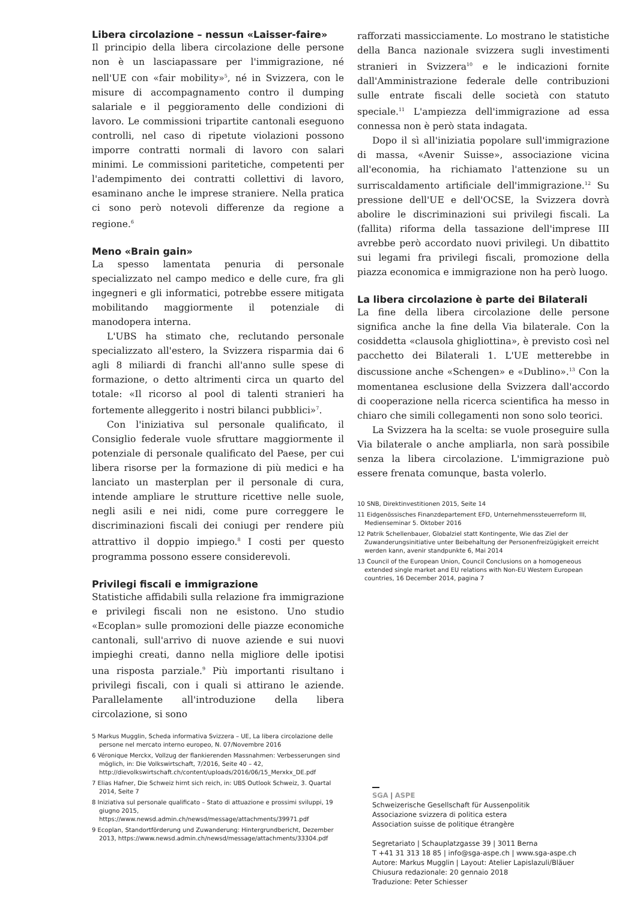Libera circolazione – nessun «Laisser-faire»
Il principio della libera circolazione delle persone non è un lasciapassare per l'immigrazione, né nell'UE con «fair mobility»<sup>5</sup>, né in Svizzera, con le misure di accompagnamento contro il dumping salariale e il peggioramento delle condizioni di lavoro. Le commissioni tripartite cantonali eseguono controlli, nel caso di ripetute violazioni possono imporre contratti normali di lavoro con salari minimi. Le commissioni paritetiche, competenti per l'adempimento dei contratti collettivi di lavoro, esaminano anche le imprese straniere. Nella pratica ci sono però notevoli differenze da regione a regione.<sup>6</sup>
Meno «Brain gain»
La spesso lamentata penuria di personale specializzato nel campo medico e delle cure, fra gli ingegneri e gli informatici, potrebbe essere mitigata mobilitando maggiormente il potenziale di manodopera interna.
L'UBS ha stimato che, reclutando personale specializzato all'estero, la Svizzera risparmia dai 6 agli 8 miliardi di franchi all'anno sulle spese di formazione, o detto altrimenti circa un quarto del totale: «Il ricorso al pool di talenti stranieri ha fortemente alleggerito i nostri bilanci pubblici»<sup>7</sup>.
Con l'iniziativa sul personale qualificato, il Consiglio federale vuole sfruttare maggiormente il potenziale di personale qualificato del Paese, per cui libera risorse per la formazione di più medici e ha lanciato un masterplan per il personale di cura, intende ampliare le strutture ricettive nelle suole, negli asili e nei nidi, come pure correggere le discriminazioni fiscali dei coniugi per rendere più attrattivo il doppio impiego.<sup>8</sup> I costi per questo programma possono essere considerevoli.
Privilegi fiscali e immigrazione
Statistiche affidabili sulla relazione fra immigrazione e privilegi fiscali non ne esistono. Uno studio «Ecoplan» sulle promozioni delle piazze economiche cantonali, sull'arrivo di nuove aziende e sui nuovi impieghi creati, danno nella migliore delle ipotisi una risposta parziale.<sup>9</sup> Più importanti risultano i privilegi fiscali, con i quali si attirano le aziende. Parallelamente all'introduzione della libera circolazione, si sono
5 Markus Mugglin, Scheda informativa Svizzera – UE, La libera circolazione delle persone nel mercato interno europeo, N. 07/Novembre 2016
6 Véronique Merckx, Vollzug der flankierenden Massnahmen: Verbesserungen sind möglich, in: Die Volkswirtschaft, 7/2016, Seite 40 – 42, http://dievolkswirtschaft.ch/content/uploads/2016/06/15_Merxkx_DE.pdf
7 Elias Hafner, Die Schweiz hirnt sich reich, in: UBS Outlook Schweiz, 3. Quartal 2014, Seite 7
8 Iniziativa sul personale qualificato – Stato di attuazione e prossimi sviluppi, 19 giugno 2015, https://www.newsd.admin.ch/newsd/message/attachments/39971.pdf
9 Ecoplan, Standortförderung und Zuwanderung: Hintergrundbericht, Dezember 2013, https://www.newsd.admin.ch/newsd/message/attachments/33304.pdf
rafforzati massicciamente. Lo mostrano le statistiche della Banca nazionale svizzera sugli investimenti stranieri in Svizzera<sup>10</sup> e le indicazioni fornite dall'Amministrazione federale delle contribuzioni sulle entrate fiscali delle società con statuto speciale.<sup>11</sup> L'ampiezza dell'immigrazione ad essa connessa non è però stata indagata.
Dopo il sì all'iniziatia popolare sull'immigrazione di massa, «Avenir Suisse», associazione vicina all'economia, ha richiamato l'attenzione su un surriscaldamento artificiale dell'immigrazione.<sup>12</sup> Su pressione dell'UE e dell'OCSE, la Svizzera dovrà abolire le discriminazioni sui privilegi fiscali. La (fallita) riforma della tassazione dell'imprese III avrebbe però accordato nuovi privilegi. Un dibattito sui legami fra privilegi fiscali, promozione della piazza economica e immigrazione non ha però luogo.
La libera circolazione è parte dei Bilaterali
La fine della libera circolazione delle persone significa anche la fine della Via bilaterale. Con la cosiddetta «clausola ghigliottina», è previsto così nel pacchetto dei Bilaterali 1. L'UE metterebbe in discussione anche «Schengen» e «Dublino».<sup>13</sup> Con la momentanea esclusione della Svizzera dall'accordo di cooperazione nella ricerca scientifica ha messo in chiaro che simili collegamenti non sono solo teorici.
La Svizzera ha la scelta: se vuole proseguire sulla Via bilaterale o anche ampliarla, non sarà possibile senza la libera circolazione. L'immigrazione può essere frenata comunque, basta volerlo.
10 SNB, Direktinvestitionen 2015, Seite 14
11 Eidgenössisches Finanzdepartement EFD, Unternehmenssteuerreform III, Medienseminar 5. Oktober 2016
12 Patrik Schellenbauer, Globalziel statt Kontingente, Wie das Ziel der Zuwanderungsinitiative unter Beibehaltung der Personenfreizügigkeit erreicht werden kann, avenir standpunkte 6, Mai 2014
13 Council of the European Union, Council Conclusions on a homogeneous extended single market and EU relations with Non-EU Western European countries, 16 December 2014, pagina 7
SGA | ASPE
Schweizerische Gesellschaft für Aussenpolitik
Associazione svizzera di politica estera
Association suisse de politique étrangère
Segretariato | Schauplatzgasse 39 | 3011 Berna
T +41 31 313 18 85 | info@sga-aspe.ch | www.sga-aspe.ch
Autore: Markus Mugglin | Layout: Atelier Lapislazuli/Bläuer
Chiusura redazionale: 20 gennaio 2018
Traduzione: Peter Schiesser